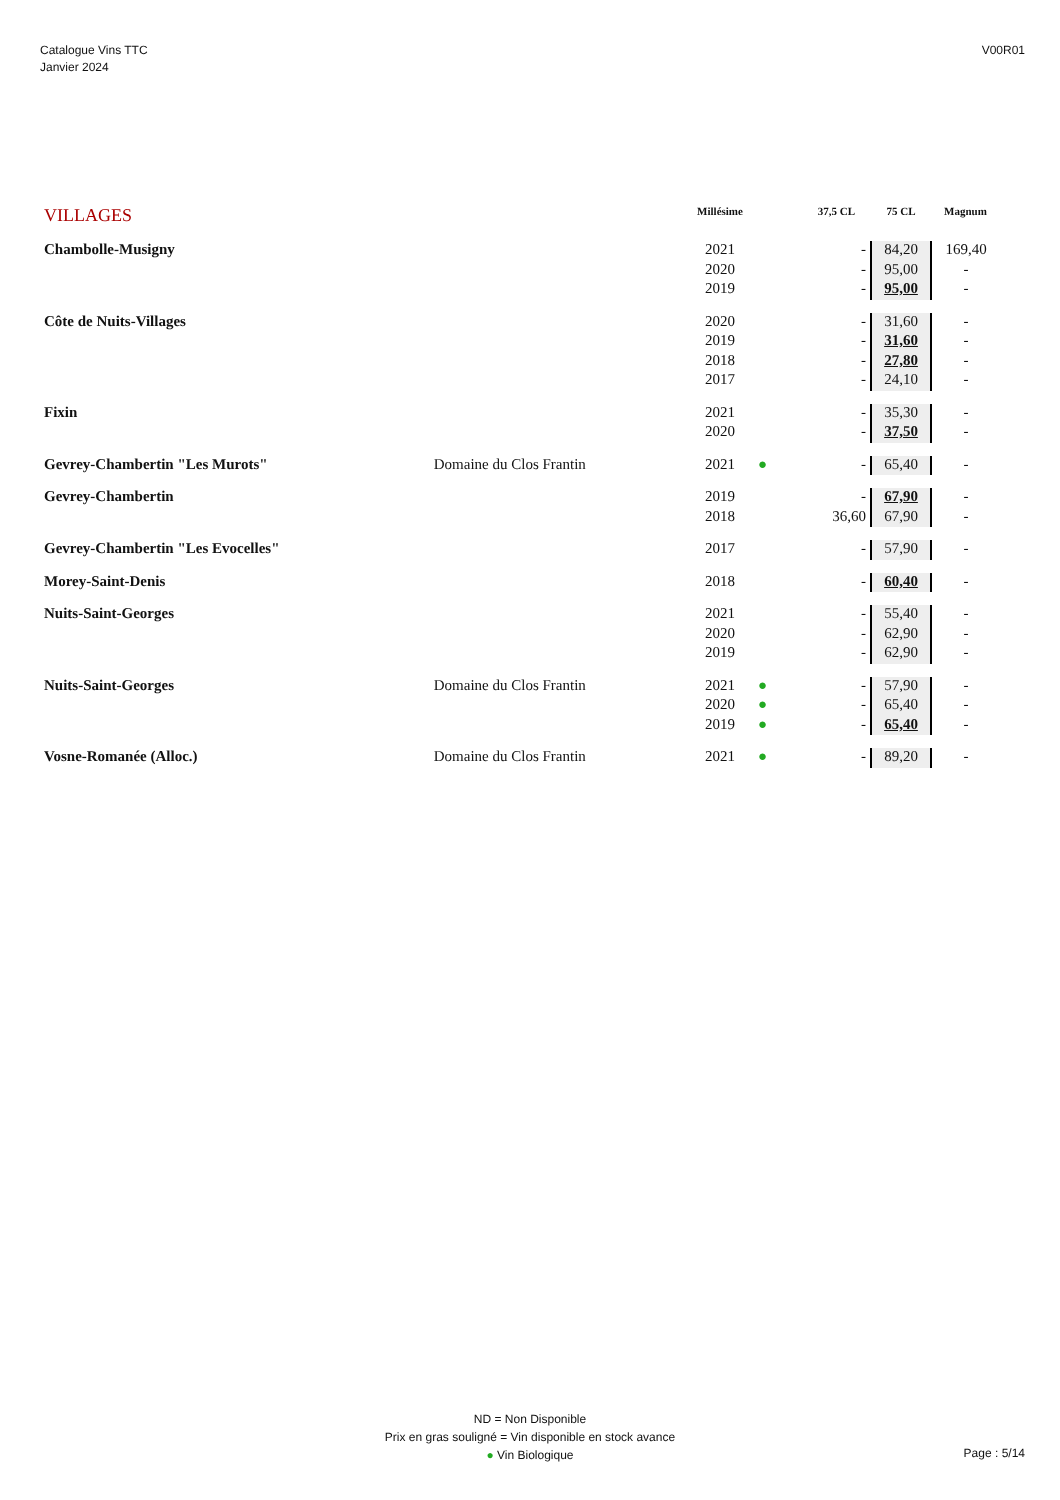Catalogue Vins TTC
Janvier 2024
V00R01
| VILLAGES | | Millésime | | 37,5 CL | 75 CL | Magnum |
| --- | --- | --- | --- | --- | --- | --- |
| Chambolle-Musigny | | 2021 | | - | 84,20 | 169,40 |
| | | 2020 | | - | 95,00 | - |
| | | 2019 | | - | 95,00 | - |
| Côte de Nuits-Villages | | 2020 | | - | 31,60 | - |
| | | 2019 | | - | 31,60 | - |
| | | 2018 | | - | 27,80 | - |
| | | 2017 | | - | 24,10 | - |
| Fixin | | 2021 | | - | 35,30 | - |
| | | 2020 | | - | 37,50 | - |
| Gevrey-Chambertin "Les Murots" | Domaine du Clos Frantin | 2021 | ● | - | 65,40 | - |
| Gevrey-Chambertin | | 2019 | | - | 67,90 | - |
| | | 2018 | | 36,60 | 67,90 | - |
| Gevrey-Chambertin "Les Evocelles" | | 2017 | | - | 57,90 | - |
| Morey-Saint-Denis | | 2018 | | - | 60,40 | - |
| Nuits-Saint-Georges | | 2021 | | - | 55,40 | - |
| | | 2020 | | - | 62,90 | - |
| | | 2019 | | - | 62,90 | - |
| Nuits-Saint-Georges | Domaine du Clos Frantin | 2021 | ● | - | 57,90 | - |
| | | 2020 | ● | - | 65,40 | - |
| | | 2019 | ● | - | 65,40 | - |
| Vosne-Romanée (Alloc.) | Domaine du Clos Frantin | 2021 | ● | - | 89,20 | - |
ND = Non Disponible
Prix en gras souligné = Vin disponible en stock avance
● Vin Biologique
Page : 5/14